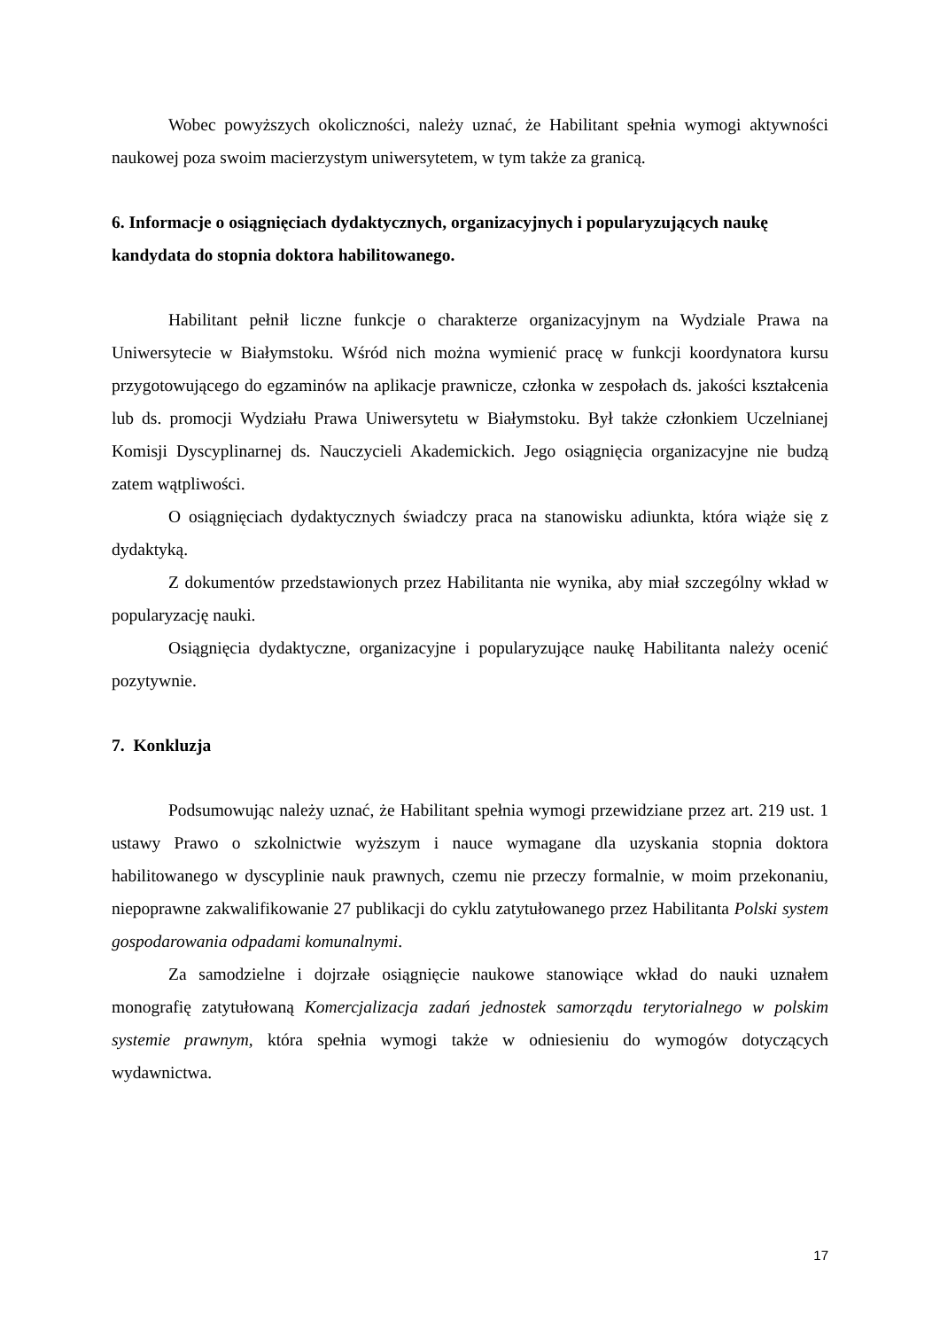Wobec powyższych okoliczności, należy uznać, że Habilitant spełnia wymogi aktywności naukowej poza swoim macierzystym uniwersytetem, w tym także za granicą.
6. Informacje o osiągnięciach dydaktycznych, organizacyjnych i popularyzujących naukę kandydata do stopnia doktora habilitowanego.
Habilitant pełnił liczne funkcje o charakterze organizacyjnym na Wydziale Prawa na Uniwersytecie w Białymstoku. Wśród nich można wymienić pracę w funkcji koordynatora kursu przygotowującego do egzaminów na aplikacje prawnicze, członka w zespołach ds. jakości kształcenia lub ds. promocji Wydziału Prawa Uniwersytetu w Białymstoku. Był także członkiem Uczelnianej Komisji Dyscyplinarnej ds. Nauczycieli Akademickich. Jego osiągnięcia organizacyjne nie budzą zatem wątpliwości.
O osiągnięciach dydaktycznych świadczy praca na stanowisku adiunkta, która wiąże się z dydaktyką.
Z dokumentów przedstawionych przez Habilitanta nie wynika, aby miał szczególny wkład w popularyzację nauki.
Osiągnięcia dydaktyczne, organizacyjne i popularyzujące naukę Habilitanta należy ocenić pozytywnie.
7. Konkluzja
Podsumowując należy uznać, że Habilitant spełnia wymogi przewidziane przez art. 219 ust. 1 ustawy Prawo o szkolnictwie wyższym i nauce wymagane dla uzyskania stopnia doktora habilitowanego w dyscyplinie nauk prawnych, czemu nie przeczy formalnie, w moim przekonaniu, niepoprawne zakwalifikowanie 27 publikacji do cyklu zatytułowanego przez Habilitanta Polski system gospodarowania odpadami komunalnymi.
Za samodzielne i dojrzałe osiągnięcie naukowe stanowiące wkład do nauki uznałem monografię zatytułowaną Komercjalizacja zadań jednostek samorządu terytorialnego w polskim systemie prawnym, która spełnia wymogi także w odniesieniu do wymogów dotyczących wydawnictwa.
17